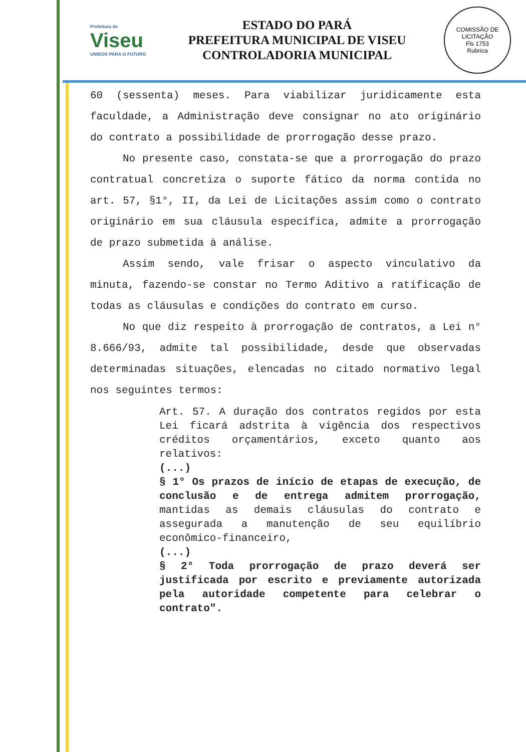Prefeitura de
Viseu
UNIDOS PARA O FUTURO
ESTADO DO PARÁ
PREFEITURA MUNICIPAL DE VISEU
CONTROLADORIA MUNICIPAL
COMISSÃO DE LICITAÇÃO
Fls 1753
Rubrica
60 (sessenta) meses. Para viabilizar juridicamente esta faculdade, a Administração deve consignar no ato originário do contrato a possibilidade de prorrogação desse prazo.
No presente caso, constata-se que a prorrogação do prazo contratual concretiza o suporte fático da norma contida no art. 57, §1°, II, da Lei de Licitações assim como o contrato originário em sua cláusula específica, admite a prorrogação de prazo submetida à análise.
Assim sendo, vale frisar o aspecto vinculativo da minuta, fazendo-se constar no Termo Aditivo a ratificação de todas as cláusulas e condições do contrato em curso.
No que diz respeito à prorrogação de contratos, a Lei n° 8.666/93, admite tal possibilidade, desde que observadas determinadas situações, elencadas no citado normativo legal nos seguintes termos:
Art. 57. A duração dos contratos regidos por esta Lei ficará adstrita à vigência dos respectivos créditos orçamentários, exceto quanto aos relativos:
(...)
§ 1° Os prazos de início de etapas de execução, de conclusão e de entrega admitem prorrogação, mantidas as demais cláusulas do contrato e assegurada a manutenção de seu equilíbrio econômico-financeiro,
(...)
§ 2° Toda prorrogação de prazo deverá ser justificada por escrito e previamente autorizada pela autoridade competente para celebrar o contrato".